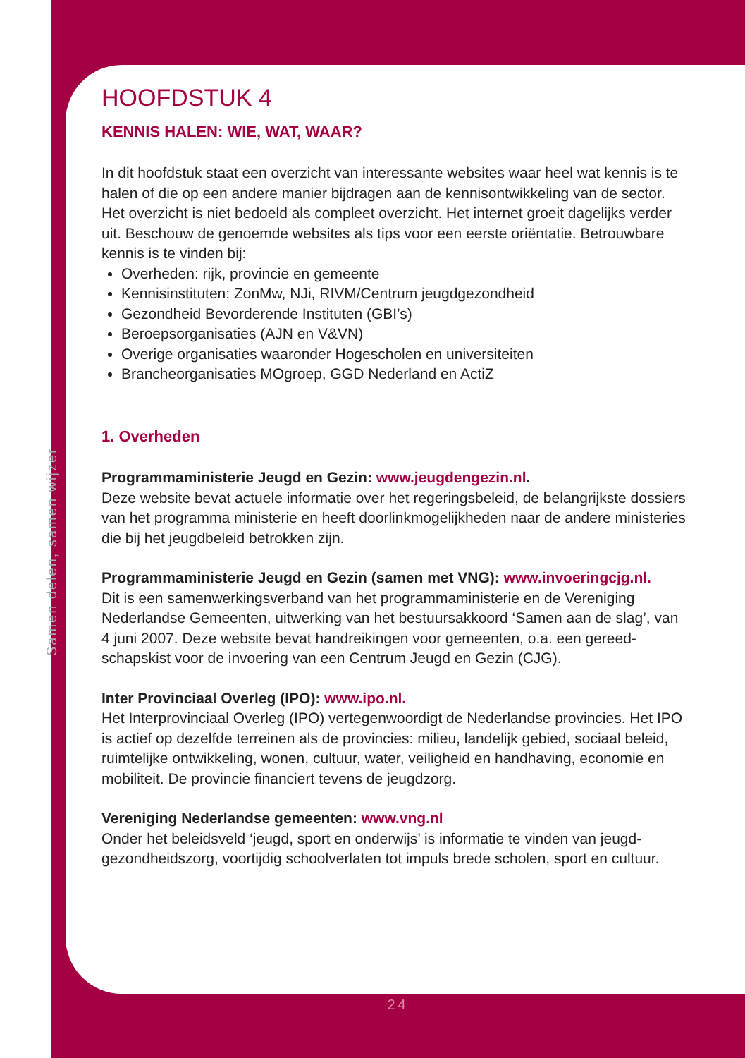Samen delen, samen wijzer
HOOFDSTUK 4
KENNIS HALEN: WIE, WAT, WAAR?
In dit hoofdstuk staat een overzicht van interessante websites waar heel wat kennis is te halen of die op een andere manier bijdragen aan de kennisontwikkeling van de sector. Het overzicht is niet bedoeld als compleet overzicht. Het internet groeit dagelijks verder uit. Beschouw de genoemde websites als tips voor een eerste oriëntatie. Betrouwbare kennis is te vinden bij:
Overheden: rijk, provincie en gemeente
Kennisinstituten: ZonMw, NJi, RIVM/Centrum jeugdgezondheid
Gezondheid Bevorderende Instituten (GBI’s)
Beroepsorganisaties (AJN en V&VN)
Overige organisaties waaronder Hogescholen en universiteiten
Brancheorganisaties MOgroep, GGD Nederland en ActiZ
1. Overheden
Programmaministerie Jeugd en Gezin: www.jeugdengezin.nl.
Deze website bevat actuele informatie over het regeringsbeleid, de belangrijkste dossiers van het programma ministerie en heeft doorlinkmogelijkheden naar de andere ministeries die bij het jeugdbeleid betrokken zijn.
Programmaministerie Jeugd en Gezin (samen met VNG): www.invoeringcjg.nl.
Dit is een samenwerkingsverband van het programmaministerie en de Vereniging Nederlandse Gemeenten, uitwerking van het bestuursakkoord ‘Samen aan de slag’, van 4 juni 2007. Deze website bevat handreikingen voor gemeenten, o.a. een gereed-schapskist voor de invoering van een Centrum Jeugd en Gezin (CJG).
Inter Provinciaal Overleg (IPO): www.ipo.nl.
Het Interprovinciaal Overleg (IPO) vertegenwoordigt de Nederlandse provincies. Het IPO is actief op dezelfde terreinen als de provincies: milieu, landelijk gebied, sociaal beleid, ruimtelijke ontwikkeling, wonen, cultuur, water, veiligheid en handhaving, economie en mobiliteit. De provincie financiert tevens de jeugdzorg.
Vereniging Nederlandse gemeenten: www.vng.nl
Onder het beleidsveld ‘jeugd, sport en onderwijs’ is informatie te vinden van jeugd-gezondheidszorg, voortijdig schoolverlaten tot impuls brede scholen, sport en cultuur.
24